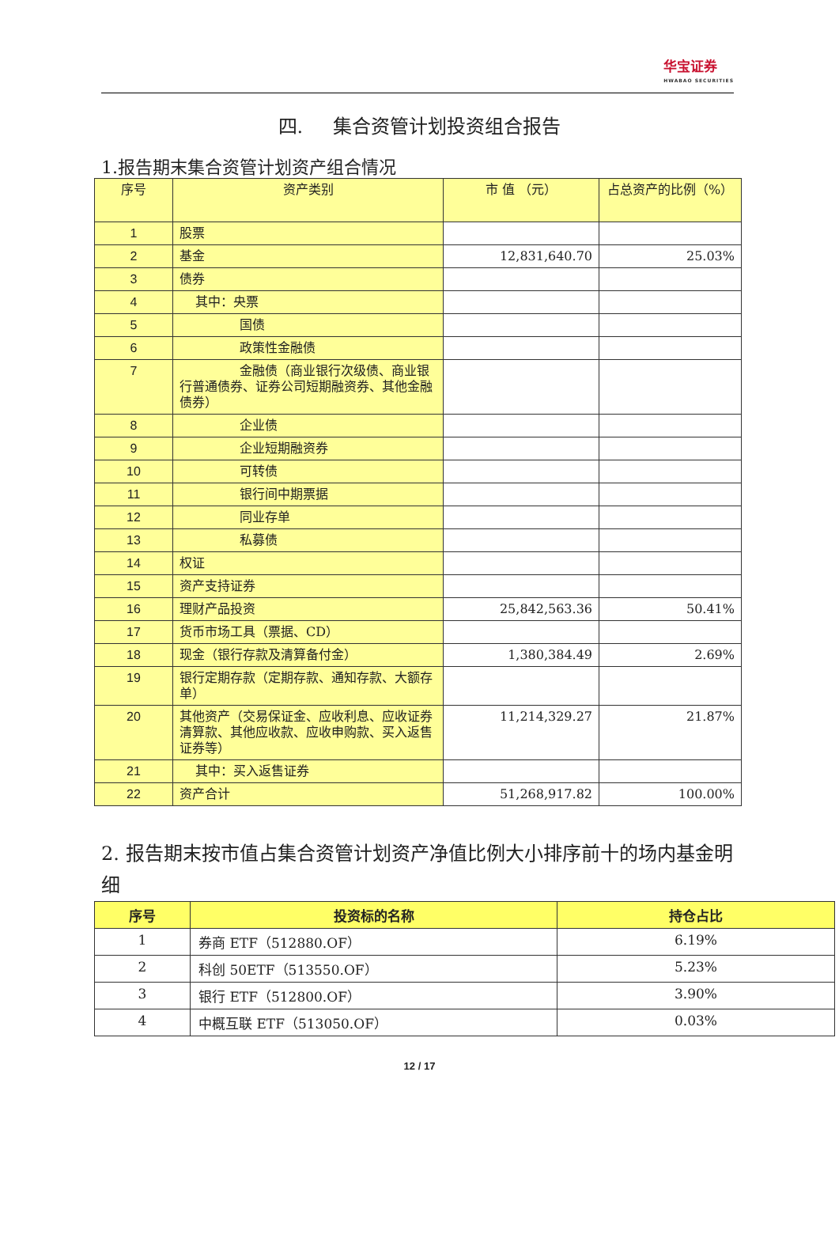华宝证券 HWABAO SECURITIES
四. 集合资管计划投资组合报告
1.报告期末集合资管计划资产组合情况
| 序号 | 资产类别 | 市 值 （元） | 占总资产的比例（%） |
| --- | --- | --- | --- |
| 1 | 股票 | | |
| 2 | 基金 | 12,831,640.70 | 25.03% |
| 3 | 债券 | | |
| 4 | 其中：央票 | | |
| 5 | 国债 | | |
| 6 | 政策性金融债 | | |
| 7 | 金融债（商业银行次级债、商业银行普通债券、证券公司短期融资券、其他金融债券） | | |
| 8 | 企业债 | | |
| 9 | 企业短期融资券 | | |
| 10 | 可转债 | | |
| 11 | 银行间中期票据 | | |
| 12 | 同业存单 | | |
| 13 | 私募债 | | |
| 14 | 权证 | | |
| 15 | 资产支持证券 | | |
| 16 | 理财产品投资 | 25,842,563.36 | 50.41% |
| 17 | 货币市场工具（票据、CD） | | |
| 18 | 现金（银行存款及清算备付金） | 1,380,384.49 | 2.69% |
| 19 | 银行定期存款（定期存款、通知存款、大额存单） | | |
| 20 | 其他资产（交易保证金、应收利息、应收证券清算款、其他应收款、应收申购款、买入返售证券等） | 11,214,329.27 | 21.87% |
| 21 | 其中：买入返售证券 | | |
| 22 | 资产合计 | 51,268,917.82 | 100.00% |
2. 报告期末按市值占集合资管计划资产净值比例大小排序前十的场内基金明细
| 序号 | 投资标的名称 | 持仓占比 |
| --- | --- | --- |
| 1 | 券商 ETF（512880.OF） | 6.19% |
| 2 | 科创 50ETF（513550.OF） | 5.23% |
| 3 | 银行 ETF（512800.OF） | 3.90% |
| 4 | 中概互联 ETF（513050.OF） | 0.03% |
12 / 17